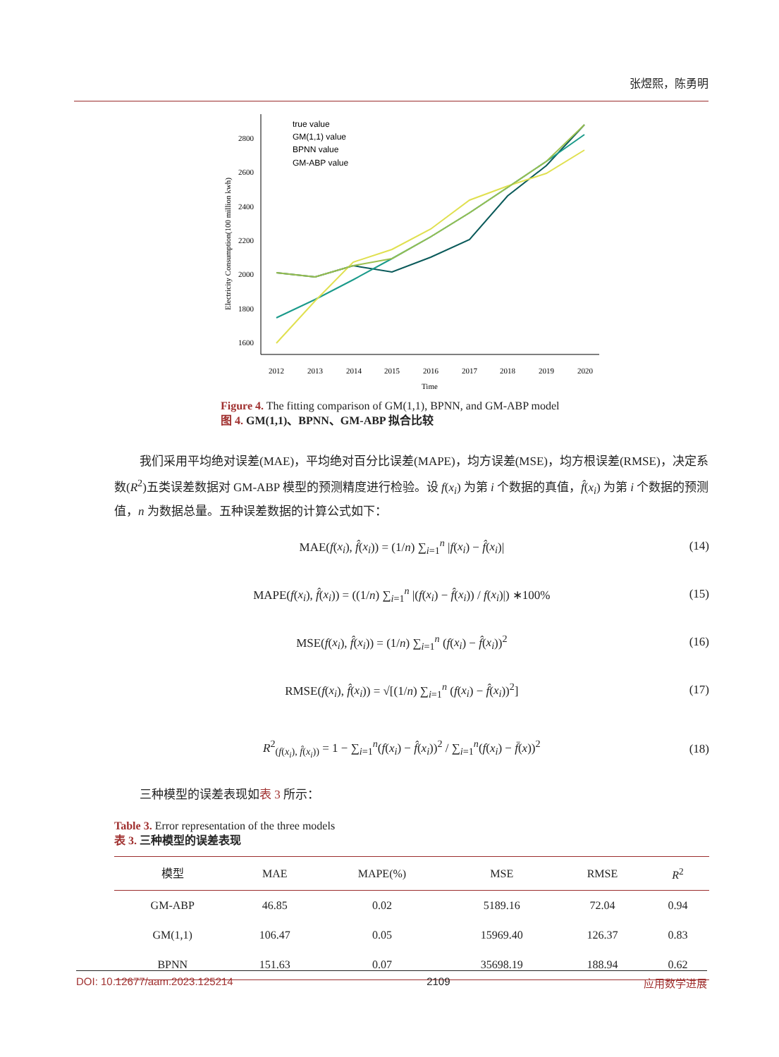张煜熙，陈勇明
2800
2600
2400
2200
2000
1800
1600
Electricity Consumption(100 million kwh)
2012
2013
2014
2015
2016
2017
2018
2019
2020
Time
true value
GM(1,1) value
BPNN value
GM-ABP value
Figure 4. The fitting comparison of GM(1,1), BPNN, and GM-ABP model
图 4. GM(1,1)、BPNN、GM-ABP 拟合比较
我们采用平均绝对误差(MAE)，平均绝对百分比误差(MAPE)，均方误差(MSE)，均方根误差(RMSE)，决定系数(R<sup>2</sup>)五类误差数据对 GM-ABP 模型的预测精度进行检验。设 f(x<sub>i</sub>) 为第 i 个数据的真值，f̂(x<sub>i</sub>) 为第 i 个数据的预测值，n 为数据总量。五种误差数据的计算公式如下：
MAE(f(x<sub>i</sub>), f̂(x<sub>i</sub>)) = (1/n) ∑<sub>i=1</sub><sup>n</sup> |f(x<sub>i</sub>) − f̂(x<sub>i</sub>)| (14)
MAPE(f(x<sub>i</sub>), f̂(x<sub>i</sub>)) = ((1/n) ∑<sub>i=1</sub><sup>n</sup> |(f(x<sub>i</sub>) − f̂(x<sub>i</sub>)) / f(x<sub>i</sub>)|) ∗100% (15)
MSE(f(x<sub>i</sub>), f̂(x<sub>i</sub>)) = (1/n) ∑<sub>i=1</sub><sup>n</sup> (f(x<sub>i</sub>) − f̂(x<sub>i</sub>))<sup>2</sup> (16)
RMSE(f(x<sub>i</sub>), f̂(x<sub>i</sub>)) = √[(1/n) ∑<sub>i=1</sub><sup>n</sup> (f(x<sub>i</sub>) − f̂(x<sub>i</sub>))<sup>2</sup>] (17)
R<sup>2</sup><sub>(f(x<sub>i</sub>), f̂(x<sub>i</sub>))</sub> = 1 − ∑<sub>i=1</sub><sup>n</sup>(f(x<sub>i</sub>) − f̂(x<sub>i</sub>))<sup>2</sup> / ∑<sub>i=1</sub><sup>n</sup>(f(x<sub>i</sub>) − f̄(x))<sup>2</sup> (18)
三种模型的误差表现如表 3 所示：
Table 3. Error representation of the three models
表 3. 三种模型的误差表现
| 模型 | MAE | MAPE(%) | MSE | RMSE | R<sup>2</sup> |
| --- | --- | --- | --- | --- | --- |
| GM-ABP | 46.85 | 0.02 | 5189.16 | 72.04 | 0.94 |
| GM(1,1) | 106.47 | 0.05 | 15969.40 | 126.37 | 0.83 |
| BPNN | 151.63 | 0.07 | 35698.19 | 188.94 | 0.62 |
DOI: 10.12677/aam.2023.125214 2109 应用数学进展